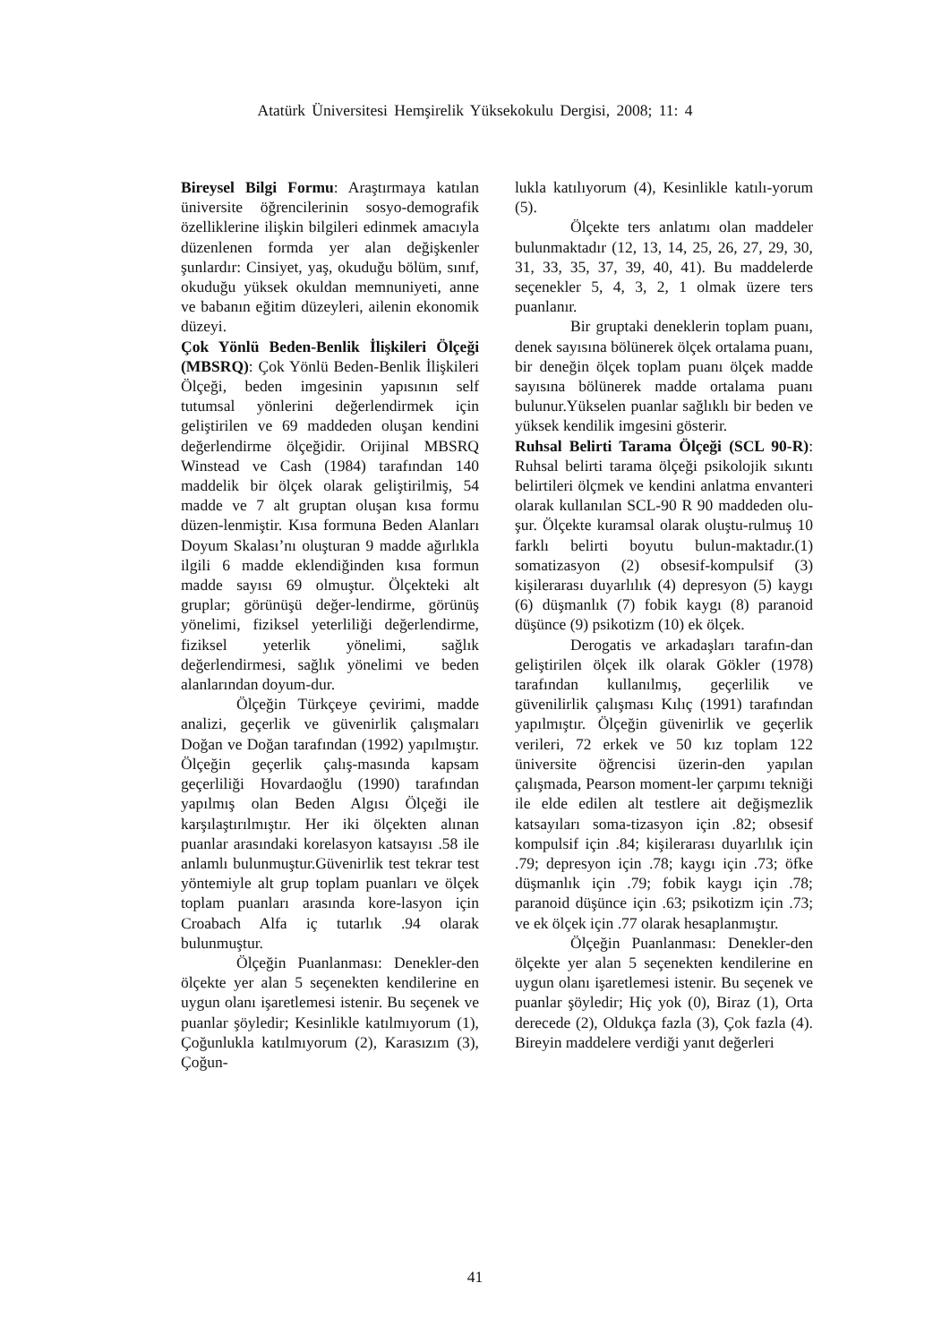Atatürk Üniversitesi Hemşirelik Yüksekokulu Dergisi, 2008; 11: 4
Bireysel Bilgi Formu: Araştırmaya katılan üniversite öğrencilerinin sosyo-demografik özelliklerine ilişkin bilgileri edinmek amacıyla düzenlenen formda yer alan değişkenler şunlardır: Cinsiyet, yaş, okuduğu bölüm, sınıf, okuduğu yüksek okuldan memnuniyeti, anne ve babanın eğitim düzeyleri, ailenin ekonomik düzeyi.
Çok Yönlü Beden-Benlik İlişkileri Ölçeği (MBSRQ): Çok Yönlü Beden-Benlik İlişkileri Ölçeği, beden imgesinin yapısının self tutumsal yönlerini değerlendirmek için geliştirilen ve 69 maddeden oluşan kendini değerlendirme ölçeğidir. Orijinal MBSRQ Winstead ve Cash (1984) tarafından 140 maddelik bir ölçek olarak geliştirilmiş, 54 madde ve 7 alt gruptan oluşan kısa formu düzen-lenmiştir. Kısa formuna Beden Alanları Doyum Skalası’nı oluşturan 9 madde ağırlıkla ilgili 6 madde eklendiğinden kısa formun madde sayısı 69 olmuştur. Ölçekteki alt gruplar; görünüşü değer-lendirme, görünüş yönelimi, fiziksel yeterliliği değerlendirme, fiziksel yeterlik yönelimi, sağlık değerlendirmesi, sağlık yönelimi ve beden alanlarından doyum-dur.
Ölçeğin Türkçeye çevirimi, madde analizi, geçerlik ve güvenirlik çalışmaları Doğan ve Doğan tarafından (1992) yapılmıştır. Ölçeğin geçerlik çalış-masında kapsam geçerliliği Hovardaoğlu (1990) tarafından yapılmış olan Beden Algısı Ölçeği ile karşılaştırılmıştır. Her iki ölçekten alınan puanlar arasındaki korelasyon katsayısı .58 ile anlamlı bulunmuştur.Güvenirlik test tekrar test yöntemiyle alt grup toplam puanları ve ölçek toplam puanları arasında kore-lasyon için Croabach Alfa iç tutarlık .94 olarak bulunmuştur.
Ölçeğin Puanlanması: Denekler-den ölçekte yer alan 5 seçenekten kendilerine en uygun olanı işaretlemesi istenir. Bu seçenek ve puanlar şöyledir; Kesinlikle katılmıyorum (1), Çoğunlukla katılmıyorum (2), Karasızım (3), Çoğun-
lukla katılıyorum (4), Kesinlikle katılı-yorum (5).
Ölçekte ters anlatımı olan maddeler bulunmaktadır (12, 13, 14, 25, 26, 27, 29, 30, 31, 33, 35, 37, 39, 40, 41). Bu maddelerde seçenekler 5, 4, 3, 2, 1 olmak üzere ters puanlanır.
Bir gruptaki deneklerin toplam puanı, denek sayısına bölünerek ölçek ortalama puanı, bir deneğin ölçek toplam puanı ölçek madde sayısına bölünerek madde ortalama puanı bulunur.Yükselen puanlar sağlıklı bir beden ve yüksek kendilik imgesini gösterir.
Ruhsal Belirti Tarama Ölçeği (SCL 90-R): Ruhsal belirti tarama ölçeği psikolojik sıkıntı belirtileri ölçmek ve kendini anlatma envanteri olarak kullanılan SCL-90 R 90 maddeden olu-şur. Ölçekte kuramsal olarak oluştu-rulmuş 10 farklı belirti boyutu bulun-maktadır.(1) somatizasyon (2) obsesif-kompulsif (3) kişilerarası duyarlılık (4) depresyon (5) kaygı (6) düşmanlık (7) fobik kaygı (8) paranoid düşünce (9) psikotizm (10) ek ölçek.
Derogatis ve arkadaşları tarafın-dan geliştirilen ölçek ilk olarak Gökler (1978) tarafından kullanılmış, geçerlilik ve güvenilirlik çalışması Kılıç (1991) tarafından yapılmıştır. Ölçeğin güvenirlik ve geçerlik verileri, 72 erkek ve 50 kız toplam 122 üniversite öğrencisi üzerin-den yapılan çalışmada, Pearson moment-ler çarpımı tekniği ile elde edilen alt testlere ait değişmezlik katsayıları soma-tizasyon için .82; obsesif kompulsif için .84; kişilerarası duyarlılık için .79; depresyon için .78; kaygı için .73; öfke düşmanlık için .79; fobik kaygı için .78; paranoid düşünce için .63; psikotizm için .73; ve ek ölçek için .77 olarak hesaplanmıştır.
Ölçeğin Puanlanması: Denekler-den ölçekte yer alan 5 seçenekten kendilerine en uygun olanı işaretlemesi istenir. Bu seçenek ve puanlar şöyledir; Hiç yok (0), Biraz (1), Orta derecede (2), Oldukça fazla (3), Çok fazla (4). Bireyin maddelere verdiği yanıt değerleri
41